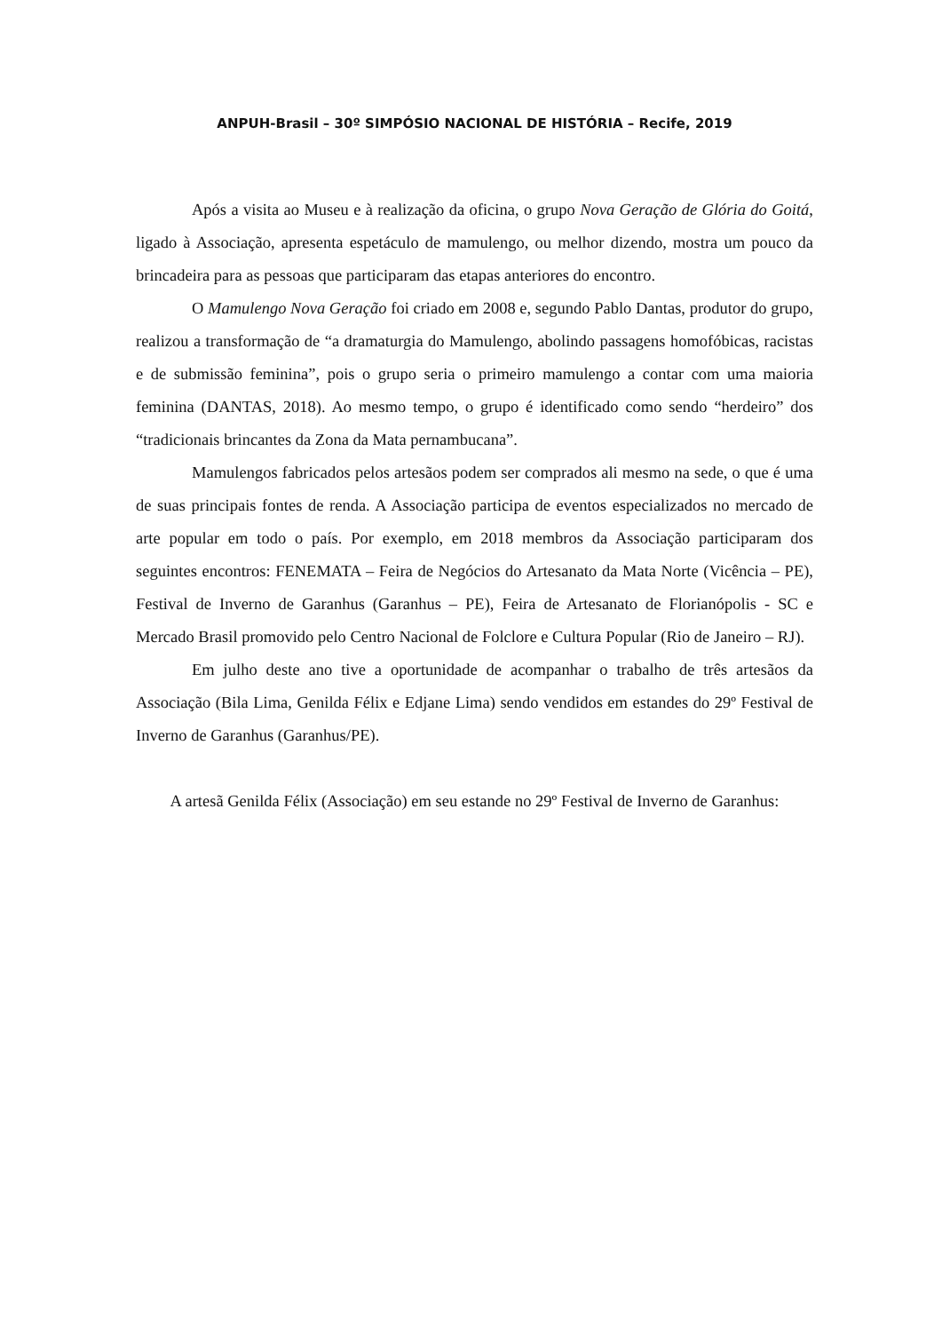ANPUH-Brasil – 30º SIMPÓSIO NACIONAL DE HISTÓRIA – Recife, 2019
Após a visita ao Museu e à realização da oficina, o grupo Nova Geração de Glória do Goitá, ligado à Associação, apresenta espetáculo de mamulengo, ou melhor dizendo, mostra um pouco da brincadeira para as pessoas que participaram das etapas anteriores do encontro.
O Mamulengo Nova Geração foi criado em 2008 e, segundo Pablo Dantas, produtor do grupo, realizou a transformação de “a dramaturgia do Mamulengo, abolindo passagens homofóbicas, racistas e de submissão feminina”, pois o grupo seria o primeiro mamulengo a contar com uma maioria feminina (DANTAS, 2018). Ao mesmo tempo, o grupo é identificado como sendo “herdeiro” dos “tradicionais brincantes da Zona da Mata pernambucana”.
Mamulengos fabricados pelos artesãos podem ser comprados ali mesmo na sede, o que é uma de suas principais fontes de renda. A Associação participa de eventos especializados no mercado de arte popular em todo o país. Por exemplo, em 2018 membros da Associação participaram dos seguintes encontros: FENEMATA – Feira de Negócios do Artesanato da Mata Norte (Vicência – PE), Festival de Inverno de Garanhus (Garanhus – PE), Feira de Artesanato de Florianópolis - SC e Mercado Brasil promovido pelo Centro Nacional de Folclore e Cultura Popular (Rio de Janeiro – RJ).
Em julho deste ano tive a oportunidade de acompanhar o trabalho de três artesãos da Associação (Bila Lima, Genilda Félix e Edjane Lima) sendo vendidos em estandes do 29º Festival de Inverno de Garanhus (Garanhus/PE).
A artesã Genilda Félix (Associação) em seu estande no 29º Festival de Inverno de Garanhus: